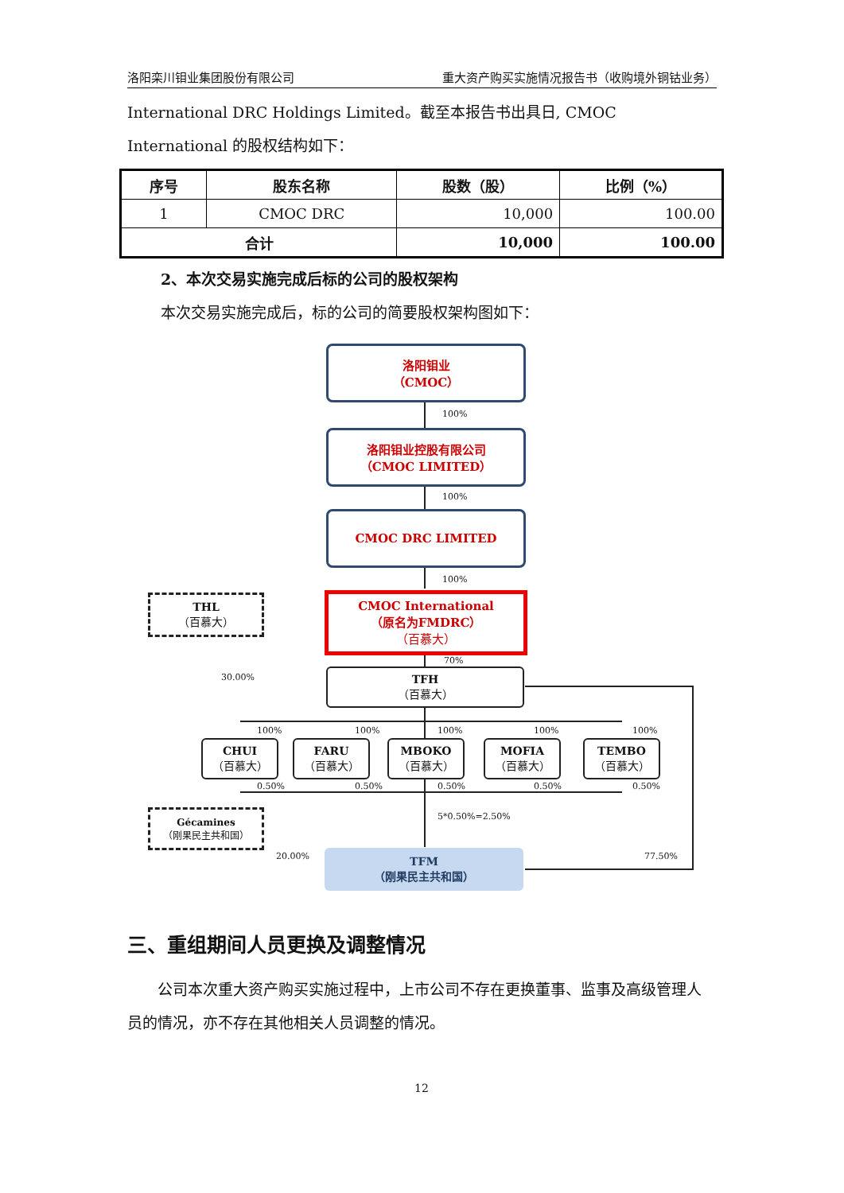洛阳栾川钼业集团股份有限公司 重大资产购买实施情况报告书（收购境外铜钴业务）
International DRC Holdings Limited。截至本报告书出具日, CMOC International 的股权结构如下：
| 序号 | 股东名称 | 股数（股） | 比例（%） |
| --- | --- | --- | --- |
| 1 | CMOC DRC | 10,000 | 100.00 |
| 合计 | | 10,000 | 100.00 |
2、本次交易实施完成后标的公司的股权架构
本次交易实施完成后，标的公司的简要股权架构图如下：
洛阳钼业
（CMOC）
100%
洛阳钼业控股有限公司
（CMOC LIMITED）
100%
CMOC DRC LIMITED
100%
THL
（百慕大）
CMOC International
（原名为FMDRC）
（百慕大）
70%
30.00% TFH
（百慕大）
CHUI
（百慕大）
FARU
（百慕大）
MBOKO
（百慕大）
MOFIA
（百慕大）
TEMBO
（百慕大）
100% 100% 100% 100% 100%
0.50% 0.50% 0.50% 0.50% 0.50%
5*0.50%=2.50%
Gécamines
（刚果民主共和国）
20.00% 77.50%
TFM
（刚果民主共和国）
三、重组期间人员更换及调整情况
　　公司本次重大资产购买实施过程中，上市公司不存在更换董事、监事及高级管理人员的情况，亦不存在其他相关人员调整的情况。
12